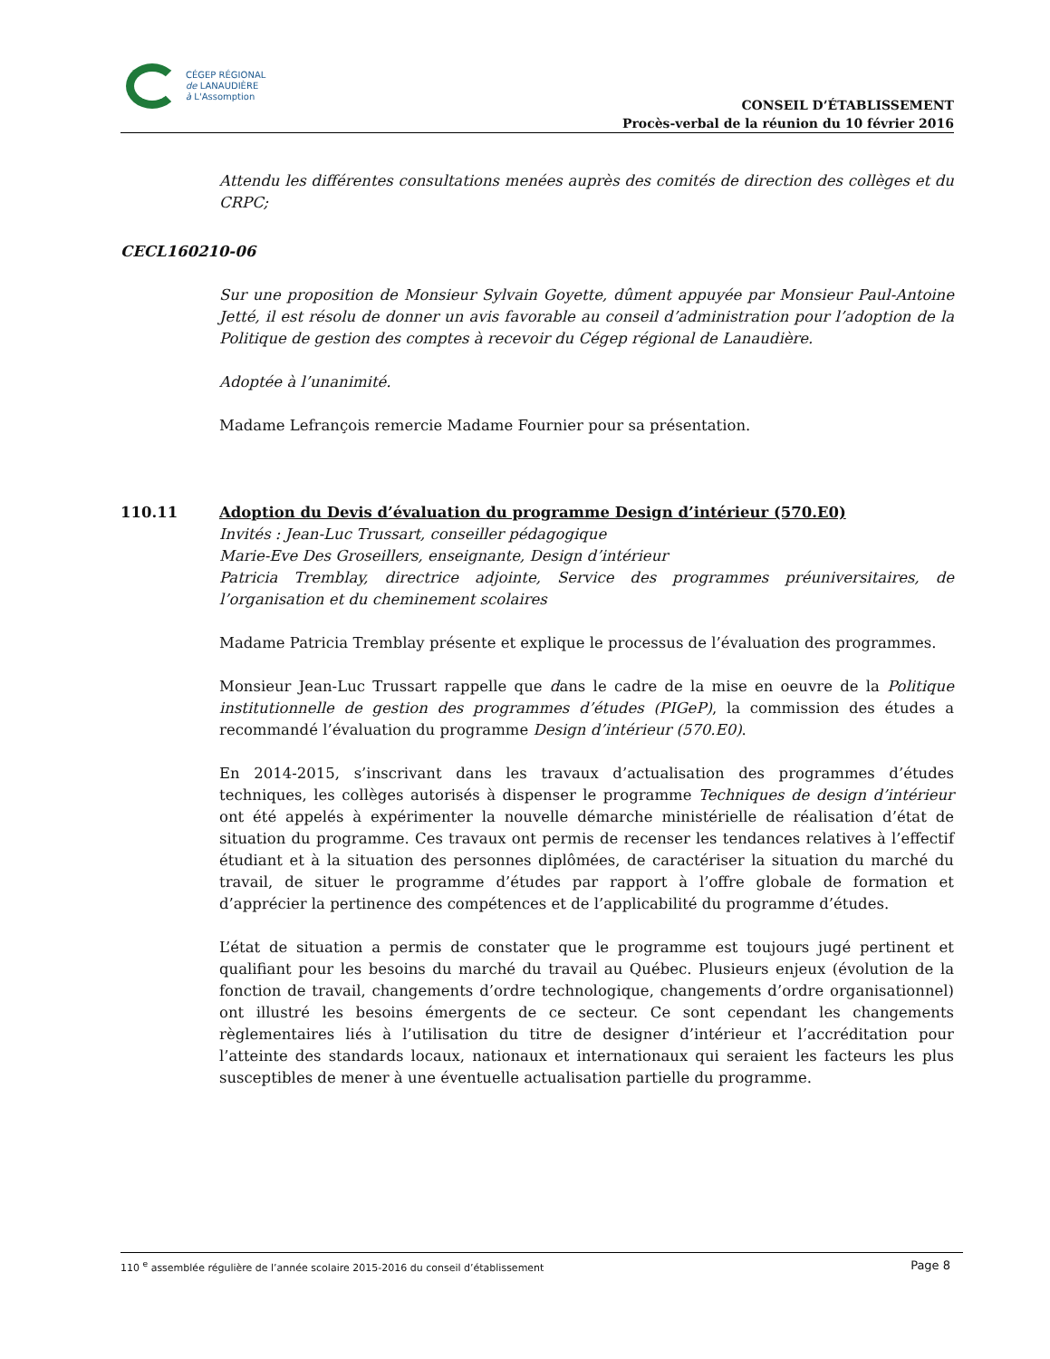CÉGEP RÉGIONAL
de LANAUDIÈRE
à L'Assomption
CONSEIL D’ÉTABLISSEMENT
Procès-verbal de la réunion du 10 février 2016
Attendu les différentes consultations menées auprès des comités de direction des collèges et du CRPC;
CECL160210-06
Sur une proposition de Monsieur Sylvain Goyette, dûment appuyée par Monsieur Paul-Antoine Jetté, il est résolu de donner un avis favorable au conseil d’administration pour l’adoption de la Politique de gestion des comptes à recevoir du Cégep régional de Lanaudière.
Adoptée à l’unanimité.
Madame Lefrançois remercie Madame Fournier pour sa présentation.
110.11 Adoption du Devis d’évaluation du programme Design d’intérieur (570.E0)
Invités : Jean-Luc Trussart, conseiller pédagogique
Marie-Eve Des Groseillers, enseignante, Design d’intérieur
Patricia Tremblay, directrice adjointe, Service des programmes préuniversitaires, de l’organisation et du cheminement scolaires
Madame Patricia Tremblay présente et explique le processus de l’évaluation des programmes.
Monsieur Jean-Luc Trussart rappelle que dans le cadre de la mise en oeuvre de la Politique institutionnelle de gestion des programmes d’études (PIGeP), la commission des études a recommandé l’évaluation du programme Design d’intérieur (570.E0).
En 2014-2015, s’inscrivant dans les travaux d’actualisation des programmes d’études techniques, les collèges autorisés à dispenser le programme Techniques de design d’intérieur ont été appelés à expérimenter la nouvelle démarche ministérielle de réalisation d’état de situation du programme. Ces travaux ont permis de recenser les tendances relatives à l’effectif étudiant et à la situation des personnes diplômées, de caractériser la situation du marché du travail, de situer le programme d’études par rapport à l’offre globale de formation et d’apprécier la pertinence des compétences et de l’applicabilité du programme d’études.
L’état de situation a permis de constater que le programme est toujours jugé pertinent et qualifiant pour les besoins du marché du travail au Québec. Plusieurs enjeux (évolution de la fonction de travail, changements d’ordre technologique, changements d’ordre organisationnel) ont illustré les besoins émergents de ce secteur. Ce sont cependant les changements règlementaires liés à l’utilisation du titre de designer d’intérieur et l’accréditation pour l’atteinte des standards locaux, nationaux et internationaux qui seraient les facteurs les plus susceptibles de mener à une éventuelle actualisation partielle du programme.
110 <sup>e</sup> assemblée régulière de l’année scolaire 2015-2016 du conseil d’établissement Page 8